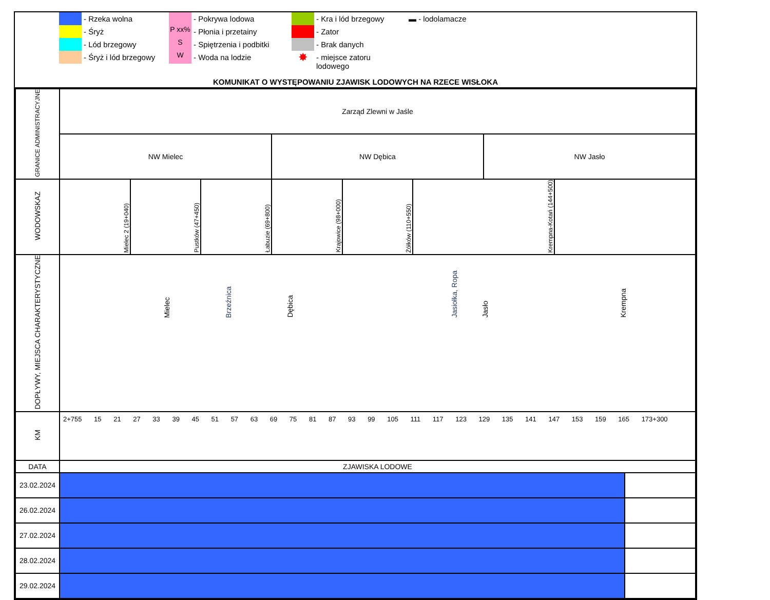- Rzeka wolna
- Pokrywa lodowa
- Kra i lód brzegowy
▬ - lodolamacze
- Śryż
P xx%
- Płonia i przetainy
- Zator
- Lód brzegowy
S
- Spiętrzenia i podbitki
- Brak danych
- Śryż i lód brzegowy
W
- Woda na lodzie
✸
- miejsce zatoru lodowego
KOMUNIKAT O WYSTĘPOWANIU ZJAWISK LODOWYCH NA RZECE WISŁOKA
| GRANICE ADMINISTRACYJNE | Zarząd Zlewni w Jaśle | | | | | | | | |
| | NW Mielec | | | NW Dębica | | | NW Jasło | | |
| WODOWSKAZ | Mielec 2 (19+040) | Pustków (47+450) | Łabuzie (69+800) | Krajowice (98+000) | Żółków (110+550) | Krempna-Kotań (144+500) | | | |
| DOPŁYWY, MIEJSCA CHARAKTERYSTYCZNE | Mielec Brzeźnica Dębica Jasiołka, Ropa Jasło Krempna | | | | | | | | |
| KM | 2+755 15 21 27 33 39 45 51 57 63 69 75 81 87 93 99 105 111 117 123 129 135 141 147 153 159 165 173+300 | | | | | | | | |
| DATA | ZJAWISKA LODOWE | | | | | | | | |
| 23.02.2024 | | | | | | | | | |
| 26.02.2024 | | | | | | | | | |
| 27.02.2024 | | | | | | | | | |
| 28.02.2024 | | | | | | | | | |
| 29.02.2024 | | | | | | | | | |